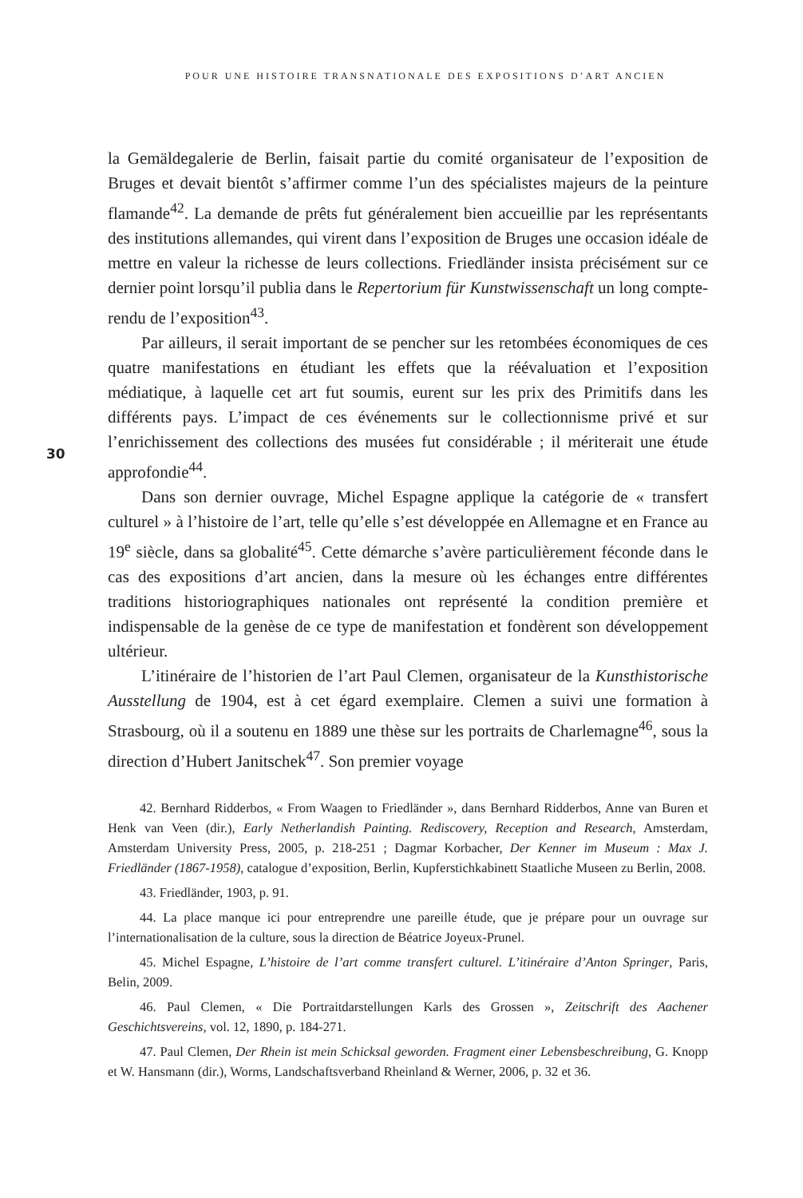POUR UNE HISTOIRE TRANSNATIONALE DES EXPOSITIONS D’ART ANCIEN
30
la Gemäldegalerie de Berlin, faisait partie du comité organisateur de l’exposition de Bruges et devait bientôt s’affirmer comme l’un des spécialistes majeurs de la peinture flamande<sup>42</sup>. La demande de prêts fut généralement bien accueillie par les représentants des institutions allemandes, qui virent dans l’exposition de Bruges une occasion idéale de mettre en valeur la richesse de leurs collections. Friedländer insista précisément sur ce dernier point lorsqu’il publia dans le Repertorium für Kunstwissenschaft un long compte-rendu de l’exposition<sup>43</sup>.
Par ailleurs, il serait important de se pencher sur les retombées économiques de ces quatre manifestations en étudiant les effets que la réévaluation et l’exposition médiatique, à laquelle cet art fut soumis, eurent sur les prix des Primitifs dans les différents pays. L’impact de ces événements sur le collectionnisme privé et sur l’enrichissement des collections des musées fut considérable ; il mériterait une étude approfondie<sup>44</sup>.
Dans son dernier ouvrage, Michel Espagne applique la catégorie de « transfert culturel » à l’histoire de l’art, telle qu’elle s’est développée en Allemagne et en France au 19<sup>e</sup> siècle, dans sa globalité<sup>45</sup>. Cette démarche s’avère particulièrement féconde dans le cas des expositions d’art ancien, dans la mesure où les échanges entre différentes traditions historiographiques nationales ont représenté la condition première et indispensable de la genèse de ce type de manifestation et fondèrent son développement ultérieur.
L’itinéraire de l’historien de l’art Paul Clemen, organisateur de la Kunsthistorische Ausstellung de 1904, est à cet égard exemplaire. Clemen a suivi une formation à Strasbourg, où il a soutenu en 1889 une thèse sur les portraits de Charlemagne<sup>46</sup>, sous la direction d’Hubert Janitschek<sup>47</sup>. Son premier voyage
42. Bernhard Ridderbos, « From Waagen to Friedländer », dans Bernhard Ridderbos, Anne van Buren et Henk van Veen (dir.), Early Netherlandish Painting. Rediscovery, Reception and Research, Amsterdam, Amsterdam University Press, 2005, p. 218-251 ; Dagmar Korbacher, Der Kenner im Museum : Max J. Friedländer (1867-1958), catalogue d’exposition, Berlin, Kupferstichkabinett Staatliche Museen zu Berlin, 2008.
43. Friedländer, 1903, p. 91.
44. La place manque ici pour entreprendre une pareille étude, que je prépare pour un ouvrage sur l’internationalisation de la culture, sous la direction de Béatrice Joyeux-Prunel.
45. Michel Espagne, L’histoire de l’art comme transfert culturel. L’itinéraire d’Anton Springer, Paris, Belin, 2009.
46. Paul Clemen, « Die Portraitdarstellungen Karls des Grossen », Zeitschrift des Aachener Geschichtsvereins, vol. 12, 1890, p. 184-271.
47. Paul Clemen, Der Rhein ist mein Schicksal geworden. Fragment einer Lebensbeschreibung, G. Knopp et W. Hansmann (dir.), Worms, Landschaftsverband Rheinland & Werner, 2006, p. 32 et 36.